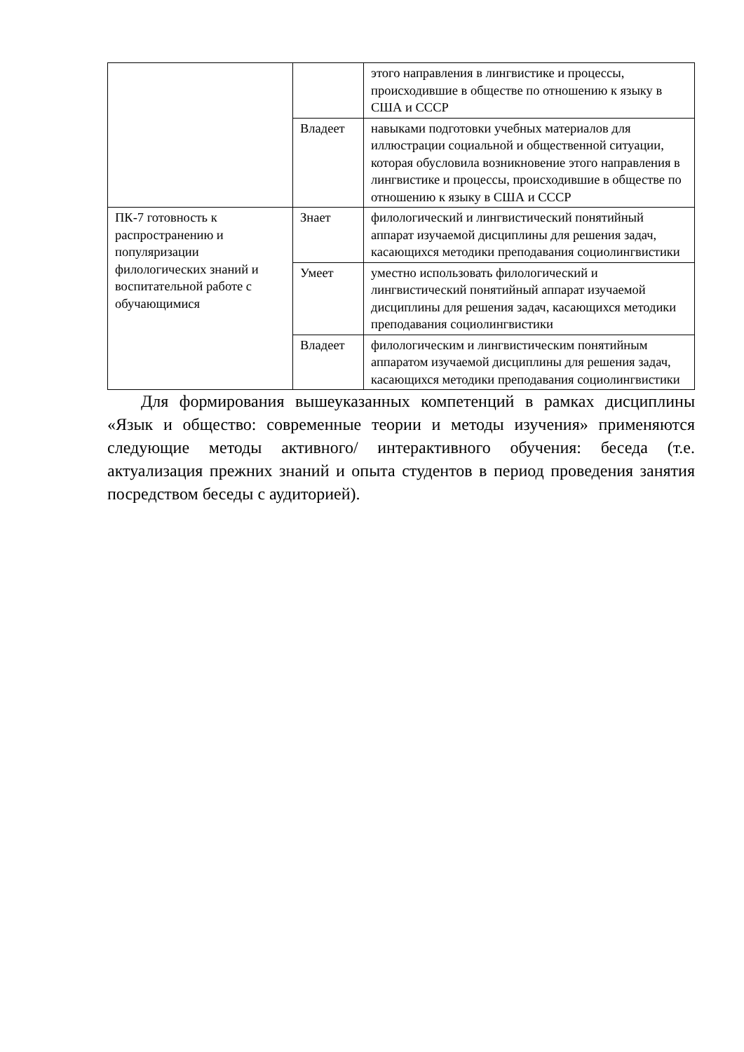| | | этого направления в лингвистике и процессы, происходившие в обществе по отношению к языку в США и СССР |
| | Владеет | навыками подготовки учебных материалов для иллюстрации социальной и общественной ситуации, которая обусловила возникновение этого направления в лингвистике и процессы, происходившие в обществе по отношению к языку в США и СССР |
| ПК-7 готовность к распространению и популяризации филологических знаний и воспитательной работе с обучающимися | Знает | филологический и лингвистический понятийный аппарат изучаемой дисциплины для решения задач, касающихся методики преподавания социолингвистики |
| | Умеет | уместно использовать филологический и лингвистический понятийный аппарат изучаемой дисциплины для решения задач, касающихся методики преподавания социолингвистики |
| | Владеет | филологическим и лингвистическим понятийным аппаратом изучаемой дисциплины для решения задач, касающихся методики преподавания социолингвистики |
Для формирования вышеуказанных компетенций в рамках дисциплины «Язык и общество: современные теории и методы изучения» применяются следующие методы активного/ интерактивного обучения: беседа (т.е. актуализация прежних знаний и опыта студентов в период проведения занятия посредством беседы с аудиторией).